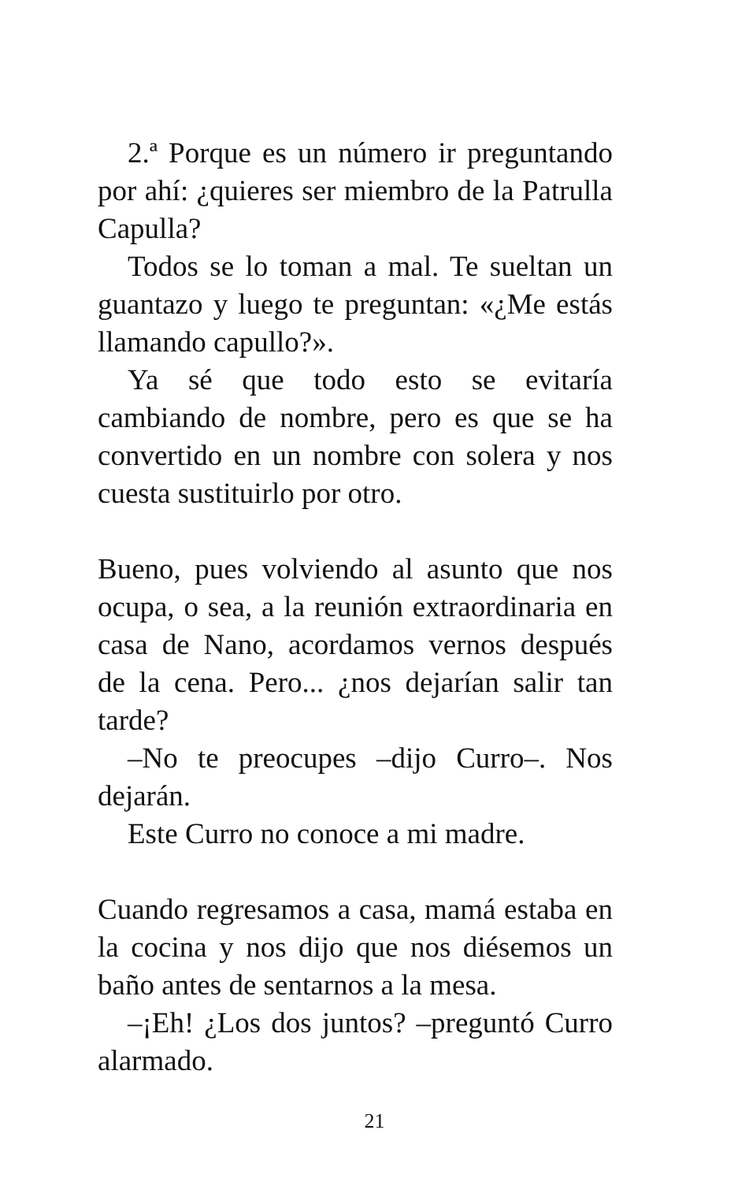2.ª Porque es un número ir preguntando por ahí: ¿quieres ser miembro de la Patrulla Capulla?
Todos se lo toman a mal. Te sueltan un guantazo y luego te preguntan: «¿Me estás llamando capullo?».
Ya sé que todo esto se evitaría cambiando de nombre, pero es que se ha convertido en un nombre con solera y nos cuesta sustituirlo por otro.
Bueno, pues volviendo al asunto que nos ocupa, o sea, a la reunión extraordinaria en casa de Nano, acordamos vernos después de la cena. Pero... ¿nos dejarían salir tan tarde?
–No te preocupes –dijo Curro–. Nos dejarán.
Este Curro no conoce a mi madre.
Cuando regresamos a casa, mamá estaba en la cocina y nos dijo que nos diésemos un baño antes de sentarnos a la mesa.
–¡Eh! ¿Los dos juntos? –preguntó Curro alarmado.
21